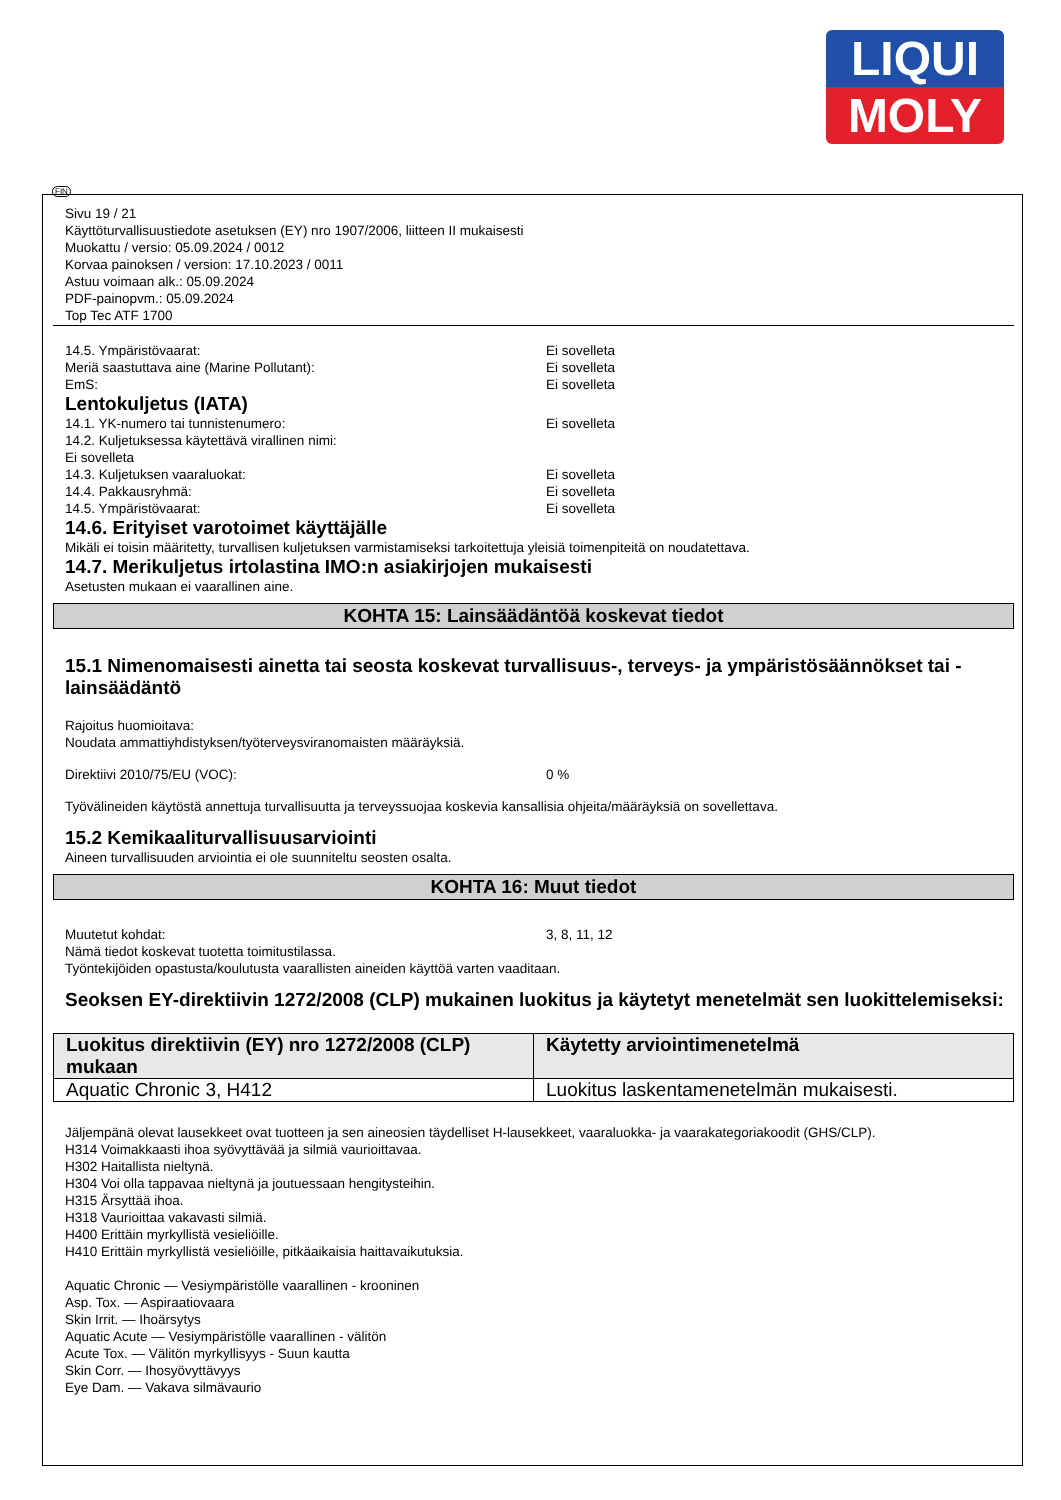LIQUI
MOLY
FIN
Sivu 19 / 21
Käyttöturvallisuustiedote asetuksen (EY) nro 1907/2006, liitteen II mukaisesti
Muokattu / versio: 05.09.2024 / 0012
Korvaa painoksen / version: 17.10.2023 / 0011
Astuu voimaan alk.: 05.09.2024
PDF-painopvm.: 05.09.2024
Top Tec ATF 1700
14.5. Ympäristövaarat: Ei sovelleta
Meriä saastuttava aine (Marine Pollutant): Ei sovelleta
EmS: Ei sovelleta
Lentokuljetus (IATA)
14.1. YK-numero tai tunnistenumero: Ei sovelleta
14.2. Kuljetuksessa käytettävä virallinen nimi:
Ei sovelleta
14.3. Kuljetuksen vaaraluokat: Ei sovelleta
14.4. Pakkausryhmä: Ei sovelleta
14.5. Ympäristövaarat: Ei sovelleta
14.6. Erityiset varotoimet käyttäjälle
Mikäli ei toisin määritetty, turvallisen kuljetuksen varmistamiseksi tarkoitettuja yleisiä toimenpiteitä on noudatettava.
14.7. Merikuljetus irtolastina IMO:n asiakirjojen mukaisesti
Asetusten mukaan ei vaarallinen aine.
KOHTA 15: Lainsäädäntöä koskevat tiedot
15.1 Nimenomaisesti ainetta tai seosta koskevat turvallisuus-, terveys- ja ympäristösäännökset tai -lainsäädäntö
Rajoitus huomioitava:
Noudata ammattiyhdistyksen/työterveysviranomaisten määräyksiä.
Direktiivi 2010/75/EU (VOC): 0 %
Työvälineiden käytöstä annettuja turvallisuutta ja terveyssuojaa koskevia kansallisia ohjeita/määräyksiä on sovellettava.
15.2 Kemikaaliturvallisuusarviointi
Aineen turvallisuuden arviointia ei ole suunniteltu seosten osalta.
KOHTA 16: Muut tiedot
Muutetut kohdat: 3, 8, 11, 12
Nämä tiedot koskevat tuotetta toimitustilassa.
Työntekijöiden opastusta/koulutusta vaarallisten aineiden käyttöä varten vaaditaan.
Seoksen EY-direktiivin 1272/2008 (CLP) mukainen luokitus ja käytetyt menetelmät sen luokittelemiseksi:
| Luokitus direktiivin (EY) nro 1272/2008 (CLP) mukaan | Käytetty arviointimenetelmä |
| --- | --- |
| Aquatic Chronic 3, H412 | Luokitus laskentamenetelmän mukaisesti. |
Jäljempänä olevat lausekkeet ovat tuotteen ja sen aineosien täydelliset H-lausekkeet, vaaraluokka- ja vaarakategoriakoodit (GHS/CLP).
H314 Voimakkaasti ihoa syövyttävää ja silmiä vaurioittavaa.
H302 Haitallista nieltynä.
H304 Voi olla tappavaa nieltynä ja joutuessaan hengitysteihin.
H315 Ärsyttää ihoa.
H318 Vaurioittaa vakavasti silmiä.
H400 Erittäin myrkyllistä vesieliöille.
H410 Erittäin myrkyllistä vesieliöille, pitkäaikaisia haittavaikutuksia.
Aquatic Chronic — Vesiympäristölle vaarallinen - krooninen
Asp. Tox. — Aspiraatiovaara
Skin Irrit. — Ihoärsytys
Aquatic Acute — Vesiympäristölle vaarallinen - välitön
Acute Tox. — Välitön myrkyllisyys - Suun kautta
Skin Corr. — Ihosyövyttävyys
Eye Dam. — Vakava silmävaurio